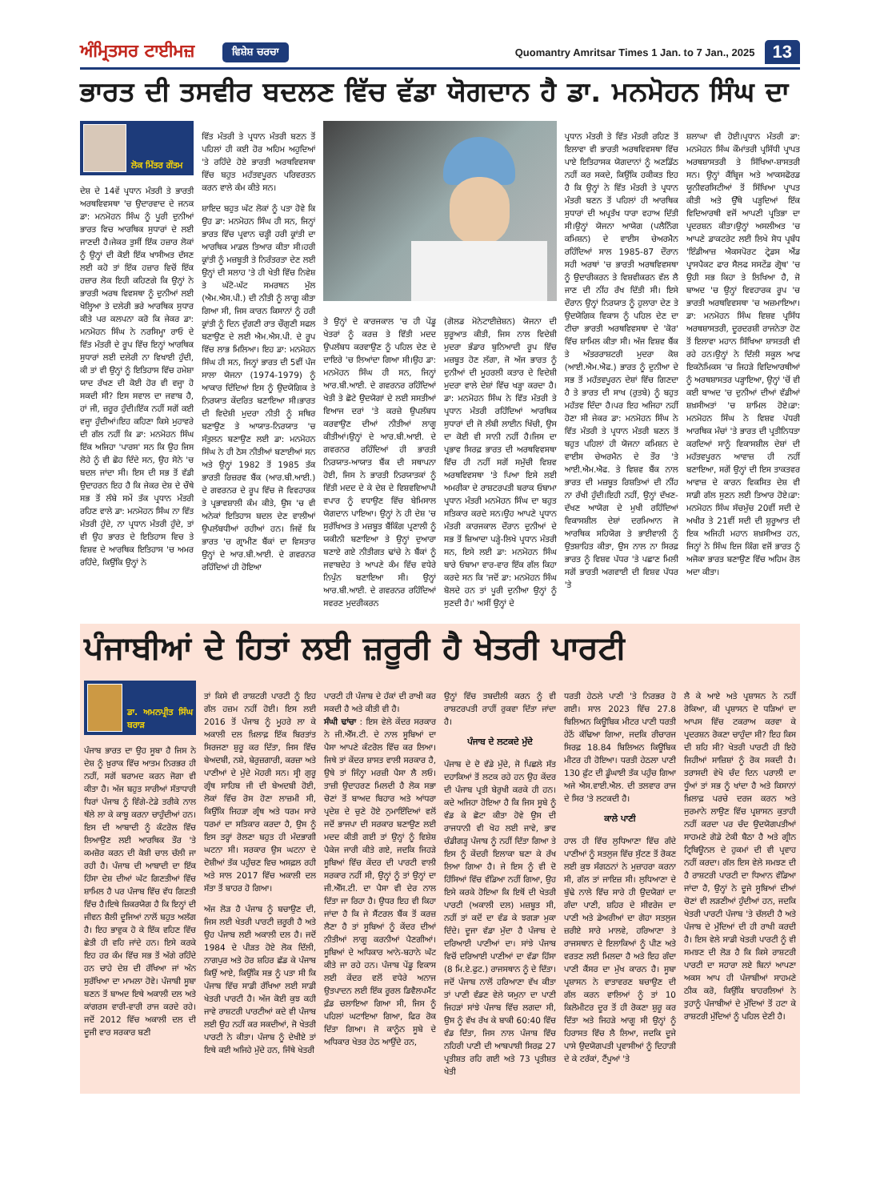ਅੰਮ੍ਰਿਤਸਰ ਟਾਈਮਜ਼
ਵਿਸ਼ੇਸ਼ ਚਰਚਾ
Quomantry Amritsar Times 1 Jan. to 7 Jan., 2025
13
ਭਾਰਤ ਦੀ ਤਸਵੀਰ ਬਦਲਣ ਵਿੱਚ ਵੱਡਾ ਯੋਗਦਾਨ ਹੈ ਡਾ. ਮਨਮੋਹਨ ਸਿੰਘ ਦਾ
ਲੋਕ ਮਿੱਤਰ ਗੌਤਮ
ਦੇਸ਼ ਦੇ 14ਵੇਂ ਪ੍ਰਧਾਨ ਮੰਤਰੀ ਤੇ ਭਾਰਤੀ ਅਰਥਵਿਵਸਥਾ 'ਚ ਉਦਾਰਵਾਦ ਦੇ ਜਨਕ ਡਾ: ਮਨਮੋਹਨ ਸਿੰਘ ਨੂੰ ਪੂਰੀ ਦੁਨੀਆਂ ਭਾਰਤ ਵਿਚ ਆਰਥਿਕ ਸੁਧਾਰਾਂ ਦੇ ਲਈ ਜਾਣਦੀ ਹੈ।ਜੇਕਰ ਤੁਸੀਂ ਇੱਕ ਹਜ਼ਾਰ ਲੋਕਾਂ ਨੂੰ ਉਨ੍ਹਾਂ ਦੀ ਕੋਈ ਇੱਕ ਖਾਸੀਅਤ ਦੱਸਣ ਲਈ ਕਹੋ ਤਾਂ ਇੱਕ ਹਜ਼ਾਰ ਵਿਚੋਂ ਇੱਕ ਹਜ਼ਾਰ ਲੋਕ ਇਹੀ ਕਹਿਣਗੇ ਕਿ ਉਨ੍ਹਾਂ ਨੇ ਭਾਰਤੀ ਅਰਥ ਵਿਵਸਥਾ ਨੂੰ ਦੁਨੀਆਂ ਲਈ ਖੋਲ੍ਹਿਆ ਤੇ ਦਲੇਰੀ ਭਰੇ ਆਰਥਿਕ ਸੁਧਾਰ ਕੀਤੇ ਪਰ ਕਲਪਨਾ ਕਰੋ ਕਿ ਜੇਕਰ ਡਾ: ਮਨਮੋਹਨ ਸਿੰਘ ਨੇ ਨਰਸਿਮ੍ਹਾ ਰਾਓ ਦੇ ਵਿੱਤ ਮੰਤਰੀ ਦੇ ਰੂਪ ਵਿੱਚ ਇਨ੍ਹਾਂ ਆਰਥਿਕ ਸੁਧਾਰਾਂ ਲਈ ਦਲੇਰੀ ਨਾ ਵਿਖਾਈ ਹੁੰਦੀ, ਕੀ ਤਾਂ ਵੀ ਉਨ੍ਹਾਂ ਨੂੰ ਇਤਿਹਾਸ ਵਿੱਚ ਹਮੇਸ਼ਾ ਯਾਦ ਰੱਖਣ ਦੀ ਕੋਈ ਹੋਰ ਵੀ ਵਜ੍ਹਾ ਹੋ ਸਕਦੀ ਸੀ? ਇਸ ਸਵਾਲ ਦਾ ਜਵਾਬ ਹੈ, ਹਾਂ ਜੀ, ਜ਼ਰੂਰ ਹੁੰਦੀ।ਇੱਕ ਨਹੀਂ ਸਗੋਂ ਕਈ ਵਜ੍ਹਾ ਹੁੰਦੀਆਂ।ਇਹ ਕਹਿਣਾ ਕਿਸੇ ਮੁਹਾਵਰੇ ਦੀ ਗੱਲ ਨਹੀਂ ਕਿ ਡਾ: ਮਨਮੋਹਨ ਸਿੰਘ ਇੱਕ ਅਜਿਹਾ 'ਪਾਰਸ' ਸਨ ਕਿ ਉਹ ਜਿਸ ਲੋਹੇ ਨੂੰ ਵੀ ਛੋਹ ਦਿੰਦੇ ਸਨ, ਉਹ ਸੋਨੇ 'ਚ ਬਦਲ ਜਾਂਦਾ ਸੀ। ਇਸ ਦੀ ਸਭ ਤੋਂ ਵੱਡੀ ਉਦਾਹਰਨ ਇਹ ਹੈ ਕਿ ਜੇਕਰ ਦੇਸ਼ ਦੇ ਚੌਥੇ ਸਭ ਤੋਂ ਲੰਬੇ ਸਮੇਂ ਤੱਕ ਪ੍ਰਧਾਨ ਮੰਤਰੀ ਰਹਿਣ ਵਾਲੇ ਡਾ: ਮਨਮੋਹਨ ਸਿੰਘ ਨਾ ਵਿੱਤ ਮੰਤਰੀ ਹੁੰਦੇ, ਨਾ ਪ੍ਰਧਾਨ ਮੰਤਰੀ ਹੁੰਦੇ, ਤਾਂ ਵੀ ਉਹ ਭਾਰਤ ਦੇ ਇਤਿਹਾਸ ਵਿਚ ਤੇ ਵਿਸ਼ਵ ਦੇ ਆਰਥਿਕ ਇਤਿਹਾਸ 'ਚ ਅਮਰ ਰਹਿੰਦੇ, ਕਿਉਂਕਿ ਉਨ੍ਹਾਂ ਨੇ
ਵਿੱਤ ਮੰਤਰੀ ਤੇ ਪ੍ਰਧਾਨ ਮੰਤਰੀ ਬਣਨ ਤੋਂ ਪਹਿਲਾਂ ਹੀ ਕਈ ਹੋਰ ਅਹਿਮ ਅਹੁਦਿਆਂ 'ਤੇ ਰਹਿੰਦੇ ਹੋਏ ਭਾਰਤੀ ਅਰਥਵਿਵਸਥਾ ਵਿੱਚ ਬਹੁਤ ਮਹੱਤਵਪੂਰਨ ਪਰਿਵਰਤਨ ਕਰਨ ਵਾਲੇ ਕੰਮ ਕੀਤੇ ਸਨ।
ਸ਼ਾਇਦ ਬਹੁਤ ਘੱਟ ਲੋਕਾਂ ਨੂੰ ਪਤਾ ਹੋਵੇ ਕਿ ਉਹ ਡਾ: ਮਨਮੋਹਨ ਸਿੰਘ ਹੀ ਸਨ, ਜਿਨ੍ਹਾਂ ਭਾਰਤ ਵਿੱਚ ਪ੍ਰਵਾਨ ਚੜ੍ਹੀ ਹਰੀ ਕ੍ਰਾਂਤੀ ਦਾ ਆਰਥਿਕ ਮਾਡਲ ਤਿਆਰ ਕੀਤਾ ਸੀ।ਹਰੀ ਕ੍ਰਾਂਤੀ ਨੂੰ ਮਜ਼ਬੂਤੀ ਤੇ ਨਿਰੰਤਰਤਾ ਦੇਣ ਲਈ ਉਨ੍ਹਾਂ ਦੀ ਸਲਾਹ 'ਤੇ ਹੀ ਖੇਤੀ ਵਿੱਚ ਨਿਵੇਸ਼ ਤੇ ਘੱਟੋ-ਘੱਟ ਸਮਰਥਨ ਮੁੱਲ (ਐਮ.ਐਸ.ਪੀ.) ਦੀ ਨੀਤੀ ਨੂੰ ਲਾਗੂ ਕੀਤਾ ਗਿਆ ਸੀ, ਜਿਸ ਕਾਰਨ ਕਿਸਾਨਾਂ ਨੂੰ ਹਰੀ ਕ੍ਰਾਂਤੀ ਨੂੰ ਦਿਨ ਦੁੱਗਣੀ ਰਾਤ ਚੌਗੁਣੀ ਸਫਲ ਬਣਾਉਣ ਦੇ ਲਈ ਐਮ.ਐਸ.ਪੀ. ਦੇ ਰੂਪ ਵਿੱਚ ਲਾਭ ਮਿਲਿਆ। ਇਹ ਡਾ: ਮਨਮੋਹਨ ਸਿੰਘ ਹੀ ਸਨ, ਜਿਨ੍ਹਾਂ ਭਾਰਤ ਦੀ 5ਵੀਂ ਪੰਜ ਸਾਲਾ ਯੋਜਨਾ (1974-1979) ਨੂੰ ਆਕਾਰ ਦਿੰਦਿਆਂ ਇਸ ਨੂੰ ਉਦਯੋਗਿਕ ਤੇ ਨਿਰਯਾਤ ਕੇਂਦਰਿਤ ਬਣਾਇਆ ਸੀ।ਭਾਰਤ ਦੀ ਵਿਦੇਸ਼ੀ ਮੁਦਰਾ ਨੀਤੀ ਨੂੰ ਸਥਿਰ ਬਣਾਉਣ ਤੇ ਆਯਾਤ-ਨਿਰਯਾਤ 'ਚ ਸੰਤੁਲਨ ਬਣਾਉਣ ਲਈ ਡਾ: ਮਨਮੋਹਨ ਸਿੰਘ ਨੇ ਹੀ ਠੋਸ ਨੀਤੀਆਂ ਬਣਾਈਆਂ ਸਨ ਅਤੇ ਉਨ੍ਹਾਂ 1982 ਤੋਂ 1985 ਤੱਕ ਭਾਰਤੀ ਰਿਜ਼ਰਵ ਬੈਂਕ (ਆਰ.ਬੀ.ਆਈ.) ਦੇ ਗਵਰਨਰ ਦੇ ਰੂਪ ਵਿੱਚ ਜੋ ਵਿਵਹਾਰਕ ਤੇ ਪ੍ਰਭਾਵਸ਼ਾਲੀ ਕੰਮ ਕੀਤੇ, ਉਸ 'ਚ ਵੀ ਅਨੇਕਾਂ ਇਤਿਹਾਸ ਬਦਲ ਦੇਣ ਵਾਲੀਆਂ ਉਪਲੱਬਧੀਆਂ ਰਹੀਆਂ ਹਨ। ਜਿਵੇਂ ਕਿ ਭਾਰਤ 'ਚ ਗ੍ਰਾਮੀਣ ਬੈਂਕਾਂ ਦਾ ਵਿਸਤਾਰ ਉਨ੍ਹਾਂ ਦੇ ਆਰ.ਬੀ.ਆਈ. ਦੇ ਗਵਰਨਰ ਰਹਿੰਦਿਆਂ ਹੀ ਹੋਇਆ
ਤੇ ਉਨ੍ਹਾਂ ਦੇ ਕਾਰਜਕਾਲ 'ਚ ਹੀ ਪੇਂਡੂ ਖੇਤਰਾਂ ਨੂੰ ਕਰਜ਼ ਤੇ ਵਿੱਤੀ ਮਦਦ ਉਪਲੱਬਧ ਕਰਵਾਉਣ ਨੂੰ ਪਹਿਲ ਦੇਣ ਦੇ ਦਾਇਰੇ 'ਚ ਲਿਆਂਦਾ ਗਿਆ ਸੀ।ਉਹ ਡਾ: ਮਨਮੋਹਨ ਸਿੰਘ ਹੀ ਸਨ, ਜਿਨ੍ਹਾਂ ਆਰ.ਬੀ.ਆਈ. ਦੇ ਗਵਰਨਰ ਰਹਿੰਦਿਆਂ ਖੇਤੀ ਤੇ ਛੋਟੇ ਉਦਯੋਗਾਂ ਦੇ ਲਈ ਸਸਤੀਆਂ ਵਿਆਜ ਦਰਾਂ 'ਤੇ ਕਰਜ਼ੇ ਉਪਲੱਬਧ ਕਰਵਾਉਣ ਦੀਆਂ ਨੀਤੀਆਂ ਲਾਗੂ ਕੀਤੀਆਂ।ਉਨ੍ਹਾਂ ਦੇ ਆਰ.ਬੀ.ਆਈ. ਦੇ ਗਵਰਨਰ ਰਹਿੰਦਿਆਂ ਹੀ ਭਾਰਤੀ ਨਿਰਯਾਤ-ਆਯਾਤ ਬੈਂਕ ਦੀ ਸਥਾਪਨਾ ਹੋਈ, ਜਿਸ ਨੇ ਭਾਰਤੀ ਨਿਰਯਾਤਕਾਂ ਨੂੰ ਵਿੱਤੀ ਮਦਦ ਦੇ ਕੇ ਦੇਸ਼ ਦੇ ਵਿਸ਼ਵਵਿਆਪੀ ਵਪਾਰ ਨੂੰ ਵਧਾਉਣ ਵਿੱਚ ਬੇਮਿਸਾਲ ਯੋਗਦਾਨ ਪਾਇਆ। ਉਨ੍ਹਾਂ ਨੇ ਹੀ ਦੇਸ਼ 'ਚ ਸੁਰੱਖਿਅਤ ਤੇ ਮਜ਼ਬੂਤ ਬੈਂਕਿੰਗ ਪ੍ਰਣਾਲੀ ਨੂੰ ਯਕੀਨੀ ਬਣਾਇਆ ਤੇ ਉਨ੍ਹਾਂ ਦੁਆਰਾ ਬਣਾਏ ਗਏ ਨੀਤੀਗਤ ਢਾਂਚੇ ਨੇ ਬੈਂਕਾਂ ਨੂੰ ਜਵਾਬਦੇਹ ਤੇ ਆਪਣੇ ਕੰਮ ਵਿੱਚ ਵਧੇਰੇ ਨਿਪੁੰਨ ਬਣਾਇਆ ਸੀ। ਉਨ੍ਹਾਂ ਆਰ.ਬੀ.ਆਈ. ਦੇ ਗਵਰਨਰ ਰਹਿੰਦਿਆਂ ਸਵਰਣ ਮੁਦਰੀਕਰਨ
(ਗੋਲਡ ਮੋਨੇਟਾਈਜ਼ੇਸ਼ਨ) ਯੋਜਨਾ ਦੀ ਸ਼ੁਰੂਆਤ ਕੀਤੀ, ਜਿਸ ਨਾਲ ਵਿਦੇਸ਼ੀ ਮੁਦਰਾ ਭੰਡਾਰ ਬੁਨਿਆਦੀ ਰੂਪ ਵਿੱਚ ਮਜ਼ਬੂਤ ਹੋਣ ਲੱਗਾ, ਜੋ ਅੱਜ ਭਾਰਤ ਨੂੰ ਦੁਨੀਆਂ ਦੀ ਮੂਹਰਲੀ ਕਤਾਰ ਦੇ ਵਿਦੇਸ਼ੀ ਮੁਦਰਾ ਵਾਲੇ ਦੇਸ਼ਾਂ ਵਿੱਚ ਖੜ੍ਹਾ ਕਰਦਾ ਹੈ।ਡਾ: ਮਨਮੋਹਨ ਸਿੰਘ ਨੇ ਵਿੱਤ ਮੰਤਰੀ ਤੇ ਪ੍ਰਧਾਨ ਮੰਤਰੀ ਰਹਿੰਦਿਆਂ ਆਰਥਿਕ ਸੁਧਾਰਾਂ ਦੀ ਜੋ ਲੰਬੀ ਲਾਈਨ ਖਿੱਚੀ, ਉਸ ਦਾ ਕੋਈ ਵੀ ਸਾਨੀ ਨਹੀਂ ਹੈ।ਜਿਸ ਦਾ ਪ੍ਰਭਾਵ ਸਿਰਫ਼ ਭਾਰਤ ਦੀ ਅਰਥਵਿਵਸਥਾ ਵਿੱਚ ਹੀ ਨਹੀਂ ਸਗੋਂ ਸਮੁੱਚੀ ਵਿਸ਼ਵ ਅਰਥਵਿਵਸਥਾ 'ਤੇ ਪਿਆ ਇਸੇ ਲਈ ਅਮਰੀਕਾ ਦੇ ਰਾਸ਼ਟਰਪਤੀ ਬਰਾਕ ਓਬਾਮਾ ਪ੍ਰਧਾਨ ਮੰਤਰੀ ਮਨਮੋਹਨ ਸਿੰਘ ਦਾ ਬਹੁਤ ਸਤਿਕਾਰ ਕਰਦੇ ਸਨ।ਉਹ ਆਪਣੇ ਪ੍ਰਧਾਨ ਮੰਤਰੀ ਕਾਰਜਕਾਲ ਦੌਰਾਨ ਦੁਨੀਆਂ ਦੇ ਸਭ ਤੋਂ ਜ਼ਿਆਦਾ ਪੜ੍ਹੇ-ਲਿਖੇ ਪ੍ਰਧਾਨ ਮੰਤਰੀ ਸਨ, ਇਸੇ ਲਈ ਡਾ: ਮਨਮੋਹਨ ਸਿੰਘ ਬਾਰੇ ਓਬਾਮਾ ਵਾਰ-ਵਾਰ ਇੱਕ ਗੱਲ ਕਿਹਾ ਕਰਦੇ ਸਨ ਕਿ 'ਜਦੋਂ ਡਾ: ਮਨਮੋਹਨ ਸਿੰਘ ਬੋਲਦੇ ਹਨ ਤਾਂ ਪੂਰੀ ਦੁਨੀਆ ਉਨ੍ਹਾਂ ਨੂੰ ਸੁਣਦੀ ਹੈ।' ਅਸੀਂ ਉਨ੍ਹਾਂ ਦੇ
ਪ੍ਰਧਾਨ ਮੰਤਰੀ ਤੇ ਵਿੱਤ ਮੰਤਰੀ ਰਹਿਣ ਤੋਂ ਇਲਾਵਾ ਵੀ ਭਾਰਤੀ ਅਰਥਵਿਵਸਥਾ ਵਿੱਚ ਪਾਏ ਇਤਿਹਾਸਕ ਯੋਗਦਾਨਾਂ ਨੂੰ ਅਣਡਿੱਠ ਨਹੀਂ ਕਰ ਸਕਦੇ, ਕਿਉਂਕਿ ਹਕੀਕਤ ਇਹ ਹੈ ਕਿ ਉਨ੍ਹਾਂ ਨੇ ਵਿੱਤ ਮੰਤਰੀ ਤੇ ਪ੍ਰਧਾਨ ਮੰਤਰੀ ਬਣਨ ਤੋਂ ਪਹਿਲਾਂ ਹੀ ਆਰਥਿਕ ਸੁਧਾਰਾਂ ਦੀ ਅਪ੍ਰਤੱਖ ਧਾਰਾ ਵਹਾਅ ਦਿੱਤੀ ਸੀ।ਉਨ੍ਹਾਂ ਯੋਜਨਾ ਆਯੋਗ (ਪਲੈਨਿੰਗ ਕਮਿਸ਼ਨ) ਦੇ ਵਾਈਸ ਚੇਅਰਮੈਨ ਰਹਿੰਦਿਆਂ ਸਾਲ 1985-87 ਦੌਰਾਨ ਸਹੀ ਅਰਥਾਂ 'ਚ ਭਾਰਤੀ ਅਰਥਵਿਵਸਥਾ ਨੂੰ ਉਦਾਰੀਕਰਨ ਤੇ ਵਿਸ਼ਵੀਕਰਨ ਵੱਲ ਲੈ ਜਾਣ ਦੀ ਨੀਂਹ ਰੱਖ ਦਿੱਤੀ ਸੀ। ਇਸੇ ਦੌਰਾਨ ਉਨ੍ਹਾਂ ਨਿਰਯਾਤ ਨੂੰ ਹੁਲਾਰਾ ਦੇਣ ਤੇ ਉਦਯੋਗਿਕ ਵਿਕਾਸ ਨੂੰ ਪਹਿਲ ਦੇਣ ਦਾ ਟੀਚਾ ਭਾਰਤੀ ਅਰਥਵਿਵਸਥਾ ਦੇ 'ਕੋਰ' ਵਿੱਚ ਸ਼ਾਮਿਲ ਕੀਤਾ ਸੀ। ਅੱਜ ਵਿਸ਼ਵ ਬੈਂਕ ਤੇ ਅੰਤਰਰਾਸ਼ਟਰੀ ਮੁਦਰਾ ਕੋਸ਼ (ਆਈ.ਐਮ.ਐਫ.) ਭਾਰਤ ਨੂੰ ਦੁਨੀਆ ਦੇ ਸਭ ਤੋਂ ਮਹੱਤਵਪੂਰਨ ਦੇਸ਼ਾਂ ਵਿੱਚ ਗਿਣਦਾ ਹੈ ਤੇ ਭਾਰਤ ਦੀ ਸਾਖ (ਰੁਤਬੇ) ਨੂੰ ਬਹੁਤ ਮਹੱਤਵ ਦਿੰਦਾ ਹੈ।ਪਰ ਇਹ ਅਜਿਹਾ ਨਹੀਂ ਹੋਣਾ ਸੀ ਜੇਕਰ ਡਾ: ਮਨਮੋਹਨ ਸਿੰਘ ਨੇ ਵਿੱਤ ਮੰਤਰੀ ਤੇ ਪ੍ਰਧਾਨ ਮੰਤਰੀ ਬਣਨ ਤੋਂ ਬਹੁਤ ਪਹਿਲਾਂ ਹੀ ਯੋਜਨਾ ਕਮਿਸ਼ਨ ਦੇ ਵਾਈਸ ਚੇਅਰਮੈਨ ਦੇ ਤੌਰ 'ਤੇ ਆਈ.ਐਮ.ਐਫ. ਤੇ ਵਿਸ਼ਵ ਬੈਂਕ ਨਾਲ ਭਾਰਤ ਦੀ ਮਜ਼ਬੂਤ ਰਿਸ਼ਤਿਆਂ ਦੀ ਨੀਂਹ ਨਾ ਰੱਖੀ ਹੁੰਦੀ।ਇਹੀ ਨਹੀਂ, ਉਨ੍ਹਾਂ ਦੱਖਣ-ਦੱਖਣ ਆਯੋਗ ਦੇ ਮੁਖੀ ਰਹਿੰਦਿਆਂ ਵਿਕਾਸਸ਼ੀਲ ਦੇਸ਼ਾਂ ਦਰਮਿਆਨ ਜੋ ਆਰਥਿਕ ਸਹਿਯੋਗ ਤੇ ਭਾਈਵਾਲੀ ਨੂੰ ਉਤਸ਼ਾਹਿਤ ਕੀਤਾ, ਉਸ ਨਾਲ ਨਾ ਸਿਰਫ਼ ਭਾਰਤ ਨੂੰ ਵਿਸ਼ਵ ਪੱਧਰ 'ਤੇ ਪਛਾਣ ਮਿਲੀ ਸਗੋਂ ਭਾਰਤੀ ਅਗਵਾਈ ਦੀ ਵਿਸ਼ਵ ਪੱਧਰ 'ਤੇ
ਸ਼ਲਾਘਾ ਵੀ ਹੋਈ।ਪ੍ਰਧਾਨ ਮੰਤਰੀ ਡਾ: ਮਨਮੋਹਨ ਸਿੰਘ ਕੌਮਾਂਤਰੀ ਪ੍ਰਸਿੱਧੀ ਪ੍ਰਾਪਤ ਅਰਥਸ਼ਾਸਤਰੀ ਤੇ ਸਿੱਖਿਆ-ਸ਼ਾਸਤਰੀ ਸਨ। ਉਨ੍ਹਾਂ ਕੈਂਬ੍ਰਿਜ ਅਤੇ ਆਕਸਫੋਰਡ ਯੂਨੀਵਰਸਿਟੀਆਂ ਤੋਂ ਸਿੱਖਿਆ ਪ੍ਰਾਪਤ ਕੀਤੀ ਅਤੇ ਉੱਥੇ ਪੜ੍ਹਦਿਆਂ ਇੱਕ ਵਿਦਿਆਰਥੀ ਵਜੋਂ ਆਪਣੀ ਪ੍ਰਤਿਭਾ ਦਾ ਪ੍ਰਦਰਸ਼ਨ ਕੀਤਾ।ਉਨ੍ਹਾਂ ਅਸਲੀਅਤ 'ਚ ਆਪਣੇ ਡਾਕਟਰੇਟ ਲਈ ਲਿਖੇ ਸੋਧ ਪ੍ਰਬੰਧ 'ਇੰਡੀਆਜ਼ ਐਕਸਪੋਰਟ ਟ੍ਰੇਡਸ ਐਂਡ ਪ੍ਰਾਸਪੈਕਟ ਫਾਰ ਸੈਲਫ ਸਸਟੇਂਡ ਗ੍ਰੋਥ' 'ਚ ਉਹੀ ਸਭ ਕਿਹਾ ਤੇ ਲਿਖਿਆ ਹੈ, ਜੋ ਬਾਅਦ 'ਚ ਉਨ੍ਹਾਂ ਵਿਵਹਾਰਕ ਰੂਪ 'ਚ ਭਾਰਤੀ ਅਰਥਵਿਵਸਥਾ 'ਚ ਅਜ਼ਮਾਇਆ। ਡਾ: ਮਨਮੋਹਨ ਸਿੰਘ ਵਿਸ਼ਵ ਪ੍ਰਸਿੱਧ ਅਰਥਸ਼ਾਸਤਰੀ, ਦੂਰਦਰਸ਼ੀ ਰਾਜਨੇਤਾ ਹੋਣ ਤੋਂ ਇਲਾਵਾ ਮਹਾਨ ਸਿੱਖਿਆ ਸ਼ਾਸਤਰੀ ਵੀ ਰਹੇ ਹਨ।ਉਨ੍ਹਾਂ ਨੇ ਦਿੱਲੀ ਸਕੂਲ ਆਫ ਇਕਨੋਮਿਕਸ 'ਚ ਜਿਹੜੇ ਵਿਦਿਆਰਥੀਆਂ ਨੂੰ ਅਰਥਸ਼ਾਸਤਰ ਪੜ੍ਹਾਇਆ, ਉਨ੍ਹਾਂ 'ਚੋਂ ਵੀ ਕਈ ਬਾਅਦ 'ਚ ਦੁਨੀਆਂ ਦੀਆਂ ਵੱਡੀਆਂ ਸ਼ਖ਼ਸੀਅਤਾਂ 'ਚ ਸ਼ਾਮਿਲ ਹੋਏ।ਡਾ: ਮਨਮੋਹਨ ਸਿੰਘ ਨੇ ਵਿਸ਼ਵ ਪੱਧਰੀ ਆਰਥਿਕ ਮੰਚਾਂ 'ਤੇ ਭਾਰਤ ਦੀ ਪ੍ਰਤੀਨਿਧਤਾ ਕਰਦਿਆਂ ਸਾਨੂੰ ਵਿਕਾਸਸ਼ੀਲ ਦੇਸ਼ਾਂ ਦੀ ਮਹੱਤਵਪੂਰਨ ਆਵਾਜ਼ ਹੀ ਨਹੀਂ ਬਣਾਇਆ, ਸਗੋਂ ਉਨ੍ਹਾਂ ਦੀ ਇਸ ਤਾਕਤਵਰ ਆਵਾਜ਼ ਦੇ ਕਾਰਨ ਵਿਕਸਿਤ ਦੇਸ਼ ਵੀ ਸਾਡੀ ਗੱਲ ਸੁਣਨ ਲਈ ਤਿਆਰ ਹੋਏ।ਡਾ: ਮਨਮੋਹਨ ਸਿੰਘ ਸੱਚਮੁੱਚ 20ਵੀਂ ਸਦੀ ਦੇ ਅਖੀਰ ਤੇ 21ਵੀਂ ਸਦੀ ਦੀ ਸ਼ੁਰੂਆਤ ਦੀ ਇਕ ਅਜਿਹੀ ਮਹਾਨ ਸ਼ਖ਼ਸੀਅਤ ਹਨ, ਜਿਨ੍ਹਾਂ ਨੇ ਸਿੰਘ ਇਜ ਕਿੰਗ ਵਜੋਂ ਭਾਰਤ ਨੂੰ ਅਜੋਕਾ ਭਾਰਤ ਬਣਾਉਣ ਵਿੱਚ ਅਹਿਮ ਰੋਲ ਅਦਾ ਕੀਤਾ।
ਪੰਜਾਬੀਆਂ ਦੇ ਹਿਤਾਂ ਲਈ ਜ਼ਰੂਰੀ ਹੈ ਖੇਤਰੀ ਪਾਰਟੀ
ਡਾ. ਅਮਨਪ੍ਰੀਤ ਸਿੰਘ ਬਰਾੜ
ਪੰਜਾਬ ਭਾਰਤ ਦਾ ਉਹ ਸੂਬਾ ਹੈ ਜਿਸ ਨੇ ਦੇਸ਼ ਨੂੰ ਖ਼ੁਰਾਕ ਵਿੱਚ ਆਤਮ ਨਿਰਭਰ ਹੀ ਨਹੀਂ, ਸਗੋਂ ਬਰਾਮਦ ਕਰਨ ਜੋਗਾ ਵੀ ਕੀਤਾ ਹੈ। ਅੱਜ ਬਹੁਤ ਸਾਰੀਆਂ ਸੱਤਾਧਾਰੀ ਧਿਰਾਂ ਪੰਜਾਬ ਨੂੰ ਵਿੰਗੇ-ਟੇਡੇ ਤਰੀਕੇ ਨਾਲ ਥੱਲੇ ਲਾ ਕੇ ਕਾਬੂ ਕਰਨਾ ਚਾਹੁੰਦੀਆਂ ਹਨ। ਇਸ ਦੀ ਆਬਾਦੀ ਨੂੰ ਕੰਟਰੋਲ ਵਿੱਚ ਲਿਆਉਣ ਲਈ ਆਰਥਿਕ ਤੌਰ 'ਤੇ ਕਮਜ਼ੋਰ ਕਰਨ ਦੀ ਕੋਸ਼ੀ ਚਾਲ ਚੱਲੀ ਜਾ ਰਹੀ ਹੈ। ਪੰਜਾਬ ਦੀ ਆਬਾਦੀ ਦਾ ਇੱਕ ਹਿੱਸਾ ਦੇਸ਼ ਦੀਆਂ ਘੱਟ ਗਿਣਤੀਆਂ ਵਿੱਚ ਸ਼ਾਮਿਲ ਹੈ ਪਰ ਪੰਜਾਬ ਵਿੱਚ ਵੱਧ ਗਿਣਤੀ ਵਿੱਚ ਹੈ।ਇਥੇ ਜ਼ਿਕਰਯੋਗ ਹੈ ਕਿ ਇਨ੍ਹਾਂ ਦੀ ਜੀਵਨ ਸ਼ੈਲੀ ਦੂਜਿਆਂ ਨਾਲੋਂ ਬਹੁਤ ਅਲੱਗ ਹੈ। ਇਹ ਭਾਵੁਕ ਹੋ ਕੇ ਇੱਕ ਵਹਿਣ ਵਿੱਚ ਛੇਤੀ ਹੀ ਵਹਿ ਜਾਂਦੇ ਹਨ। ਇਸੇ ਕਰਕੇ ਇਹ ਹਰ ਕੰਮ ਵਿੱਚ ਸਭ ਤੋਂ ਅੱਗੇ ਰਹਿੰਦੇ ਹਨ ਚਾਹੇ ਦੇਸ਼ ਦੀ ਰੱਖਿਆ ਜਾਂ ਅੰਨ ਸੁਰੱਖਿਆ ਦਾ ਮਾਮਲਾ ਹੋਵੇ। ਪੰਜਾਬੀ ਸੂਬਾ ਬਣਨ ਤੋਂ ਬਾਅਦ ਇਥੇ ਅਕਾਲੀ ਦਲ ਅਤੇ ਕਾਂਗਰਸ ਵਾਰੀ-ਵਾਰੀ ਰਾਜ ਕਰਦੇ ਰਹੇ। ਜਦੋਂ 2012 ਵਿੱਚ ਅਕਾਲੀ ਦਲ ਦੀ ਦੂਜੀ ਵਾਰ ਸਰਕਾਰ ਬਣੀ
ਤਾਂ ਕਿਸੇ ਵੀ ਰਾਸ਼ਟਰੀ ਪਾਰਟੀ ਨੂੰ ਇਹ ਗੱਲ ਹਜ਼ਮ ਨਹੀਂ ਹੋਈ। ਇਸ ਲਈ 2016 ਤੋਂ ਪੰਜਾਬ ਨੂੰ ਮੂਹਰੇ ਲਾ ਕੇ ਅਕਾਲੀ ਦਲ ਖ਼ਿਲਾਫ਼ ਇੱਕ ਬਿਰਤਾਂਤ ਸਿਰਜਣਾ ਸ਼ੁਰੂ ਕਰ ਦਿੱਤਾ, ਜਿਸ ਵਿੱਚ ਬੇਅਦਬੀ, ਨਸ਼ੇ, ਬੇਰੁਜ਼ਗਾਰੀ, ਕਰਜ਼ਾ ਅਤੇ ਪਾਣੀਆਂ ਦੇ ਮੁੱਦੇ ਮੋਹਰੀ ਸਨ। ਸ੍ਰੀ ਗੁਰੂ ਗ੍ਰੰਥ ਸਾਹਿਬ ਜੀ ਦੀ ਬੇਅਦਬੀ ਹੋਈ, ਲੋਕਾਂ ਵਿੱਚ ਰੋਸ ਹੋਣਾ ਲਾਜ਼ਮੀ ਸੀ, ਕਿਉਂਕਿ ਜਿਹੜਾ ਗ੍ਰੰਥ ਅਤੇ ਧਰਮ ਸਾਰੇ ਧਰਮਾਂ ਦਾ ਸਤਿਕਾਰ ਕਰਦਾ ਹੈ, ਉਸ ਨੂੰ ਇਸ ਤਰ੍ਹਾਂ ਰੋਲਣਾ ਬਹੁਤ ਹੀ ਮੰਦਭਾਗੀ ਘਟਨਾ ਸੀ। ਸਰਕਾਰ ਉਸ ਘਟਨਾ ਦੇ ਦੋਸ਼ੀਆਂ ਤੱਕ ਪਹੁੰਚਣ ਵਿਚ ਅਸਫ਼ਲ ਰਹੀ ਅਤੇ ਸਾਲ 2017 ਵਿੱਚ ਅਕਾਲੀ ਦਲ ਸੱਤਾ ਤੋਂ ਬਾਹਰ ਹੋ ਗਿਆ।
ਅੱਜ ਲੋੜ ਹੈ ਪੰਜਾਬ ਨੂੰ ਬਚਾਉਣ ਦੀ, ਜਿਸ ਲਈ ਖੇਤਰੀ ਪਾਰਟੀ ਜ਼ਰੂਰੀ ਹੈ ਅਤੇ ਉਹ ਪੰਜਾਬ ਲਈ ਅਕਾਲੀ ਦਲ ਹੈ। ਜਦੋਂ 1984 ਦੇ ਪੀੜਤ ਹੋਏ ਲੋਕ ਦਿੱਲੀ, ਨਾਗਪੁਰ ਅਤੇ ਹੋਰ ਸ਼ਹਿਰ ਛੱਡ ਕੇ ਪੰਜਾਬ ਕਿਉਂ ਆਏ, ਕਿਉਂਕਿ ਸਭ ਨੂੰ ਪਤਾ ਸੀ ਕਿ ਪੰਜਾਬ ਵਿੱਚ ਸਾਡੀ ਰੱਖਿਆ ਲਈ ਸਾਡੀ ਖੇਤਰੀ ਪਾਰਟੀ ਹੈ। ਅੱਜ ਕੋਈ ਕੁਝ ਕਹੀ ਜਾਵੇ ਰਾਸ਼ਟਰੀ ਪਾਰਟੀਆਂ ਕਦੇ ਵੀ ਪੰਜਾਬ ਲਈ ਉਹ ਨਹੀਂ ਕਰ ਸਕਦੀਆਂ, ਜੋ ਖੇਤਰੀ ਪਾਰਟੀ ਨੇ ਕੀਤਾ। ਪੰਜਾਬ ਨੂੰ ਦੇਖੀਏ ਤਾਂ ਇਥੇ ਕਈ ਅਜਿਹੇ ਮੁੱਦੇ ਹਨ, ਜਿੱਥੇ ਖੇਤਰੀ
ਪਾਰਟੀ ਹੀ ਪੰਜਾਬ ਦੇ ਹੱਕਾਂ ਦੀ ਰਾਖੀ ਕਰ ਸਕਦੀ ਹੈ ਅਤੇ ਕੀਤੀ ਵੀ ਹੈ।
ਸੰਘੀ ਢਾਂਚਾ : ਇਸ ਵੇਲੇ ਕੇਂਦਰ ਸਰਕਾਰ ਨੇ ਜੀ.ਐੱਸ.ਟੀ. ਦੇ ਨਾਲ ਸੂਬਿਆਂ ਦਾ ਪੈਸਾ ਆਪਣੇ ਕੰਟਰੋਲ ਵਿੱਚ ਕਰ ਲਿਆ। ਜਿਥੇ ਤਾਂ ਕੇਂਦਰ ਸ਼ਾਸਤ ਵਾਲੀ ਸਰਕਾਰ ਹੈ, ਉਥੇ ਤਾਂ ਜਿੰਨ੍ਹਾ ਮਰਜ਼ੀ ਪੈਸਾ ਲੈ ਲਓ। ਤਾਜ਼ੀ ਉਦਾਹਰਣ ਮਿਲਦੀ ਹੈ ਲੋਕ ਸਭਾ ਚੋਣਾਂ ਤੋਂ ਬਾਅਦ ਬਿਹਾਰ ਅਤੇ ਆਂਧਰਾ ਪ੍ਰਦੇਸ਼ ਦੇ ਚੁਣੇ ਹੋਏ ਨੁਮਾਇੰਦਿਆਂ ਵਲੋਂ ਜਦੋਂ ਭਾਜਪਾ ਦੀ ਸਰਕਾਰ ਬਣਾਉਣ ਲਈ ਮਦਦ ਕੀਤੀ ਗਈ ਤਾਂ ਉਨ੍ਹਾਂ ਨੂੰ ਵਿਸ਼ੇਸ਼ ਪੈਕੇਜ ਜਾਰੀ ਕੀਤੇ ਗਏ, ਜਦਕਿ ਜਿਹੜੇ ਸੂਬਿਆਂ ਵਿੱਚ ਕੇਂਦਰ ਦੀ ਪਾਰਟੀ ਵਾਲੀ ਸਰਕਾਰ ਨਹੀਂ ਸੀ, ਉਨ੍ਹਾਂ ਨੂੰ ਤਾਂ ਉਨ੍ਹਾਂ ਦਾ ਜੀ.ਐੱਸ.ਟੀ. ਦਾ ਪੈਸਾ ਵੀ ਦੇਰ ਨਾਲ ਦਿੱਤਾ ਜਾ ਰਿਹਾ ਹੈ। ਉਧਰ ਇਹ ਵੀ ਕਿਹਾ ਜਾਂਦਾ ਹੈ ਕਿ ਜੇ ਸੈਂਟਰਲ ਬੈਂਕ ਤੋਂ ਕਰਜ਼ ਲੈਣਾ ਹੈ ਤਾਂ ਸੂਬਿਆਂ ਨੂੰ ਕੇਂਦਰ ਦੀਆਂ ਨੀਤੀਆਂ ਲਾਗੂ ਕਰਨੀਆਂ ਪੈਣਗੀਆਂ। ਸੂਬਿਆਂ ਦੇ ਅਧਿਕਾਰ ਆਨੇ-ਬਹਾਨੇ ਘੱਟ ਕੀਤੇ ਜਾ ਰਹੇ ਹਨ। ਪੰਜਾਬ ਪੇਂਡੂ ਵਿਕਾਸ ਲਈ ਕੇਂਦਰ ਵਲੋਂ ਵਧੇਰੇ ਅਨਾਜ ਉਤਪਾਦਨ ਲਈ ਇੱਕ ਰੂਰਲ ਡਿਵੈਲਪਮੈਂਟ ਫ਼ੰਡ ਚਲਾਇਆ ਗਿਆ ਸੀ, ਜਿਸ ਨੂੰ ਪਹਿਲਾਂ ਘਟਾਇਆ ਗਿਆ, ਫਿਰ ਰੋਕ ਦਿੱਤਾ ਗਿਆ। ਜੋ ਕਾਨੂੰਨ ਸੂਬੇ ਦੇ ਅਧਿਕਾਰ ਖੇਤਰ ਹੇਠ ਆਉਂਦੇ ਹਨ,
ਉਨ੍ਹਾਂ ਵਿੱਚ ਤਬਦੀਲੀ ਕਰਨ ਨੂੰ ਵੀ ਰਾਸ਼ਟਰਪਤੀ ਰਾਹੀਂ ਰੁਕਵਾ ਦਿੱਤਾ ਜਾਂਦਾ ਹੈ।
ਪੰਜਾਬ ਦੇ ਲਟਕਦੇ ਮੁੱਦੇ
ਪੰਜਾਬ ਦੇ ਦੋ ਵੱਡੇ ਮੁੱਦੇ, ਜੋ ਪਿਛਲੇ ਸੱਤ ਦਹਾਕਿਆਂ ਤੋਂ ਲਟਕ ਰਹੇ ਹਨ ਉਹ ਕੇਂਦਰ ਦੀ ਪੰਜਾਬ ਪ੍ਰਤੀ ਬੇਰੁਖੀ ਕਰਕੇ ਹੀ ਹਨ। ਕਦੇ ਅਜਿਹਾ ਹੋਇਆ ਹੈ ਕਿ ਜਿਸ ਸੂਬੇ ਨੂੰ ਵੰਡ ਕੇ ਛੋਟਾ ਕੀਤਾ ਹੋਵੇ ਉਸ ਦੀ ਰਾਜਧਾਨੀ ਵੀ ਖੋਹ ਲਈ ਜਾਵੇ, ਭਾਵ ਚੰਡੀਗੜ੍ਹ ਪੰਜਾਬ ਨੂੰ ਨਹੀਂ ਦਿੱਤਾ ਗਿਆ ਤੇ ਇਸ ਨੂੰ ਕੇਂਦਰੀ ਇਲਾਕਾ ਬਣਾ ਕੇ ਰੱਖ ਲਿਆ ਗਿਆ ਹੈ। ਜੇ ਇਸ ਨੂੰ ਵੀ ਦੋ ਹਿੱਸਿਆਂ ਵਿੱਚ ਵੰਡਿਆ ਨਹੀਂ ਗਿਆ, ਉਹ ਇਸੇ ਕਰਕੇ ਹੋਇਆ ਕਿ ਇਥੋਂ ਦੀ ਖੇਤਰੀ ਪਾਰਟੀ (ਅਕਾਲੀ ਦਲ) ਮਜ਼ਬੂਤ ਸੀ, ਨਹੀਂ ਤਾਂ ਕਦੋਂ ਦਾ ਵੰਡ ਕੇ ਝਗੜਾ ਮੁਕਾ ਦਿੰਦੇ। ਦੂਜਾ ਵੱਡਾ ਮੁੱਦਾ ਹੈ ਪੰਜਾਬ ਦੇ ਦਰਿਆਈ ਪਾਣੀਆਂ ਦਾ। ਸਾਂਝੇ ਪੰਜਾਬ ਵਿਚੋਂ ਦਰਿਆਈ ਪਾਣੀਆਂ ਦਾ ਵੱਡਾ ਹਿੱਸਾ (8 ਮਿ.ਏ.ਫੁਟ.) ਰਾਜਸਥਾਨ ਨੂੰ ਦੇ ਦਿੱਤਾ। ਜਦੋਂ ਪੰਜਾਬ ਨਾਲੋਂ ਹਰਿਆਣਾ ਵੱਖ ਕੀਤਾ ਤਾਂ ਪਾਣੀ ਵੰਡਣ ਵੇਲੇ ਯਮੁਨਾ ਦਾ ਪਾਣੀ ਜਿਹੜਾਂ ਸਾਂਝੇ ਪੰਜਾਬ ਵਿੱਚ ਲਗਦਾ ਸੀ, ਉਸ ਨੂੰ ਵੱਖ ਰੱਖ ਕੇ ਬਾਕੀ 60:40 ਵਿੱਚ ਵੰਡ ਦਿੱਤਾ, ਜਿਸ ਨਾਲ ਪੰਜਾਬ ਵਿੱਚ ਨਹਿਰੀ ਪਾਣੀ ਦੀ ਆਬਪਾਸ਼ੀ ਸਿਰਫ਼ 27 ਪ੍ਰਤੀਸ਼ਤ ਰਹਿ ਗਈ ਅਤੇ 73 ਪ੍ਰਤੀਸ਼ਤ ਖੇਤੀ
ਧਰਤੀ ਹੇਠਲੇ ਪਾਣੀ 'ਤੇ ਨਿਰਭਰ ਹੋ ਗਈ। ਸਾਲ 2023 ਵਿੱਚ 27.8 ਬਿਲਿਅਨ ਕਿਊਬਿਕ ਮੀਟਰ ਪਾਣੀ ਧਰਤੀ ਹੇਠੋਂ ਕੱਢਿਆ ਗਿਆ, ਜਦਕਿ ਰੀਚਾਰਜ ਸਿਰਫ਼ 18.84 ਬਿਲਿਅਨ ਕਿਊਬਿਕ ਮੀਟਰ ਹੀ ਹੋਇਆ। ਧਰਤੀ ਹੇਠਲਾ ਪਾਣੀ 130 ਫ਼ੁੱਟ ਦੀ ਡੂੰਘਾਈ ਤੱਕ ਪਹੁੰਚ ਗਿਆ ਅਜੇ ਐਸ.ਵਾਈ.ਐਲ. ਦੀ ਤਲਵਾਰ ਰਾਜ ਦੇ ਸਿਰ 'ਤੇ ਲਟਕਦੀ ਹੈ।
ਕਾਲੇ ਪਾਣੀ
ਹਾਲ ਹੀ ਵਿੱਚ ਲੁਧਿਆਣਾ ਵਿੱਚ ਗੰਦੇ ਪਾਣੀਆਂ ਨੂੰ ਸਤਲੁਜ ਵਿੱਚ ਸੁੱਟਣ ਤੋਂ ਰੋਕਣ ਲਈ ਕੁਝ ਸੰਗਠਨਾਂ ਨੇ ਮੁਜ਼ਾਹਰਾ ਕਰਨਾ ਸੀ, ਗੱਲ ਤਾਂ ਜਾਇਜ਼ ਸੀ। ਲੁਧਿਆਣਾ ਦੇ ਬੁੱਢੇ ਨਾਲੇ ਵਿੱਚ ਸਾਰੇ ਹੀ ਉਦਯੋਗਾਂ ਦਾ ਗੰਦਾ ਪਾਣੀ, ਸ਼ਹਿਰ ਦੇ ਸੀਵਰੇਜ ਦਾ ਪਾਣੀ ਅਤੇ ਡੇਅਰੀਆਂ ਦਾ ਗੋਹਾ ਸਤਲੁਜ ਜ਼ਰੀਏ ਸਾਰੇ ਮਾਲਵੇ, ਹਰਿਆਣਾ ਤੇ ਰਾਜਸਥਾਨ ਦੇ ਇਲਾਕਿਆਂ ਨੂੰ ਪੀਣ ਅਤੇ ਵਰਤਣ ਲਈ ਮਿਲਦਾ ਹੈ ਅਤੇ ਇਹ ਗੰਦਾ ਪਾਣੀ ਕੈਂਸਰ ਦਾ ਮੁੱਖ ਕਾਰਨ ਹੈ। ਸੂਬਾ ਪ੍ਰਸ਼ਾਸਨ ਨੇ ਵਾਤਾਵਰਣ ਬਚਾਉਣ ਦੀ ਗੱਲ ਕਰਨ ਵਾਲਿਆਂ ਨੂੰ ਤਾਂ 10 ਕਿਲੋਮੀਟਰ ਦੂਰ ਤੋਂ ਹੀ ਰੋਕਣਾ ਸ਼ੁਰੂ ਕਰ ਦਿੱਤਾ ਅਤੇ ਜਿਹੜੇ ਆਗੂ ਸੀ ਉਨ੍ਹਾਂ ਨੂੰ ਹਿਰਾਸਤ ਵਿੱਚ ਲੈ ਲਿਆ, ਜਦਕਿ ਦੂਜੇ ਪਾਸੇ ਉਦਯੋਗਪਤੀ ਪ੍ਰਵਾਸੀਆਂ ਨੂੰ ਦਿਹਾੜੀ ਦੇ ਕੇ ਟਰੱਕਾਂ, ਟੈਂਪੂਆਂ 'ਤੇ
ਲੈ ਕੇ ਆਏ ਅਤੇ ਪ੍ਰਸ਼ਾਸਨ ਨੇ ਨਹੀਂ ਰੋਕਿਆ, ਕੀ ਪ੍ਰਸ਼ਾਸਨ ਦੋ ਧੜਿਆਂ ਦਾ ਆਪਸ ਵਿੱਚ ਟਕਰਾਅ ਕਰਵਾ ਕੇ ਪ੍ਰਦਰਸ਼ਨ ਰੋਕਣਾ ਚਾਹੁੰਦਾ ਸੀ? ਇਹ ਕਿਸ ਦੀ ਸ਼ਹਿ ਸੀ? ਖੇਤਰੀ ਪਾਰਟੀ ਹੀ ਇਹੋ ਜਿਹੀਆਂ ਸਾਜ਼ਿਸ਼ਾਂ ਨੂੰ ਰੋਕ ਸਕਦੀ ਹੈ। ਤਰਾਸਦੀ ਵੇਖੋ ਚੰਦ ਦਿਨ ਪਰਾਲੀ ਦਾ ਧੂੰਆਂ ਤਾਂ ਸਭ ਨੂੰ ਖਾਂਦਾ ਹੈ ਅਤੇ ਕਿਸਾਨਾਂ ਖ਼ਿਲਾਫ਼ ਪਰਚੇ ਦਰਜ ਕਰਨ ਅਤੇ ਜੁਰਮਾਨੇ ਲਾਉਣ ਵਿੱਚ ਪ੍ਰਸ਼ਾਸਨ ਕੁਤਾਹੀ ਨਹੀਂ ਕਰਦਾ ਪਰ ਚੰਦ ਉਦਯੋਗਪਤੀਆਂ ਸਾਹਮਣੇ ਗੋਡੇ ਟੇਕੀ ਬੈਠਾ ਹੈ ਅਤੇ ਗ੍ਰੀਨ ਟ੍ਰਿਬਿਊਨਲ ਦੇ ਹੁਕਮਾਂ ਦੀ ਵੀ ਪ੍ਰਵਾਹ ਨਹੀਂ ਕਰਦਾ। ਗੱਲ ਇਸ ਵੇਲੇ ਸਮਝਣ ਦੀ ਹੈ ਰਾਸ਼ਟਰੀ ਪਾਰਟੀ ਦਾ ਧਿਆਨ ਵੰਡਿਆ ਜਾਂਦਾ ਹੈ, ਉਨ੍ਹਾਂ ਨੇ ਦੂਜੇ ਸੂਬਿਆਂ ਦੀਆਂ ਚੋਣਾਂ ਵੀ ਲੜਣੀਆਂ ਹੁੰਦੀਆਂ ਹਨ, ਜਦਕਿ ਖੇਤਰੀ ਪਾਰਟੀ ਪੰਜਾਬ 'ਤੇ ਚੱਲਦੀ ਹੈ ਅਤੇ ਪੰਜਾਬ ਦੇ ਮੁੱਦਿਆਂ ਦੀ ਹੀ ਰਾਖੀ ਕਰਦੀ ਹੈ। ਇਸ ਵੇਲੇ ਸਾਡੀ ਖੇਤਰੀ ਪਾਰਟੀ ਨੂੰ ਵੀ ਸਮਝਣ ਦੀ ਲੋੜ ਹੈ ਕਿ ਕਿਸੇ ਰਾਸ਼ਟਰੀ ਪਾਰਟੀ ਦਾ ਸਹਾਰਾ ਲਏ ਬਿਨਾਂ ਆਪਣਾ ਅਕਸ ਆਪ ਹੀ ਪੰਜਾਬੀਆਂ ਸਾਹਮਣੇ ਠੀਕ ਕਰੋ, ਕਿਉਂਕਿ ਬਾਹਰਲਿਆਂ ਨੇ ਤੁਹਾਨੂੰ ਪੰਜਾਬੀਆਂ ਦੇ ਮੁੱਦਿਆਂ ਤੋਂ ਹਟਾ ਕੇ ਰਾਸ਼ਟਰੀ ਮੁੱਦਿਆਂ ਨੂੰ ਪਹਿਲ ਦੇਣੀ ਹੈ।